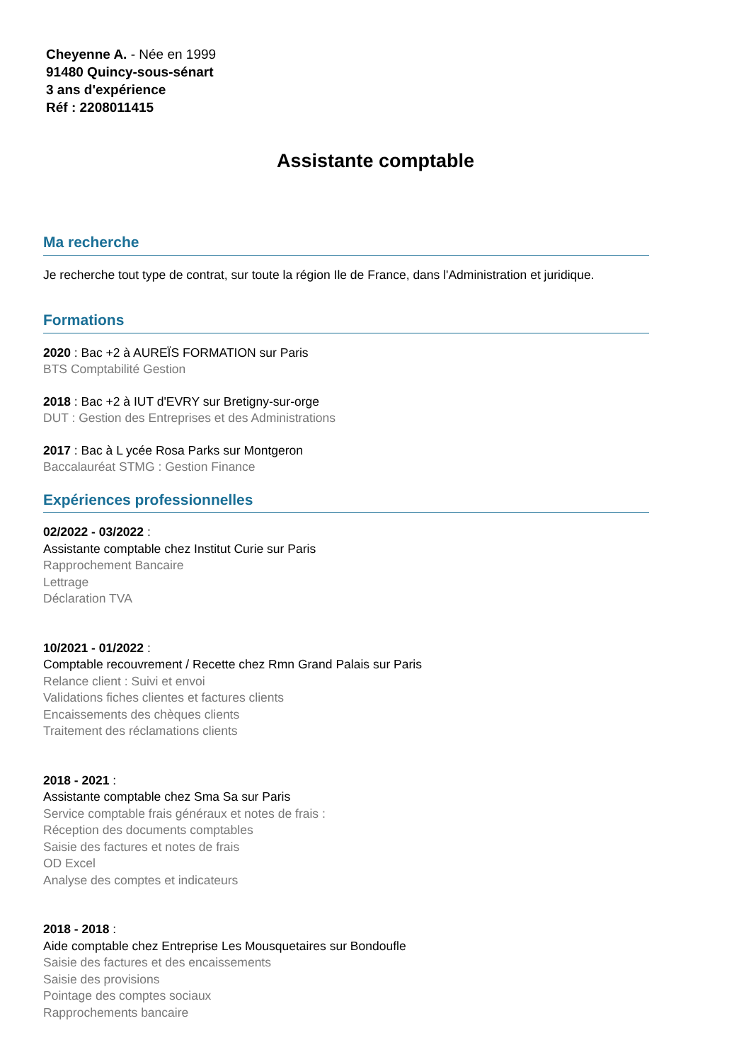Cheyenne A. - Née en 1999
91480 Quincy-sous-sénart
3 ans d'expérience
Réf : 2208011415
Assistante comptable
Ma recherche
Je recherche tout type de contrat, sur toute la région Ile de France, dans l'Administration et juridique.
Formations
2020 : Bac +2 à AUREÏS FORMATION sur Paris
BTS Comptabilité Gestion
2018 : Bac +2 à IUT d'EVRY sur Bretigny-sur-orge
DUT : Gestion des Entreprises et des Administrations
2017 : Bac à L ycée Rosa Parks sur Montgeron
Baccalauréat STMG : Gestion Finance
Expériences professionnelles
02/2022 - 03/2022 :
Assistante comptable chez Institut Curie sur Paris
Rapprochement Bancaire
Lettrage
Déclaration TVA
10/2021 - 01/2022 :
Comptable recouvrement / Recette chez Rmn Grand Palais sur Paris
Relance client : Suivi et envoi
Validations fiches clientes et factures clients
Encaissements des chèques clients
Traitement des réclamations clients
2018 - 2021 :
Assistante comptable chez Sma Sa sur Paris
Service comptable frais généraux et notes de frais :
Réception des documents comptables
Saisie des factures et notes de frais
OD Excel
Analyse des comptes et indicateurs
2018 - 2018 :
Aide comptable chez Entreprise Les Mousquetaires sur Bondoufle
Saisie des factures et des encaissements
Saisie des provisions
Pointage des comptes sociaux
Rapprochements bancaire